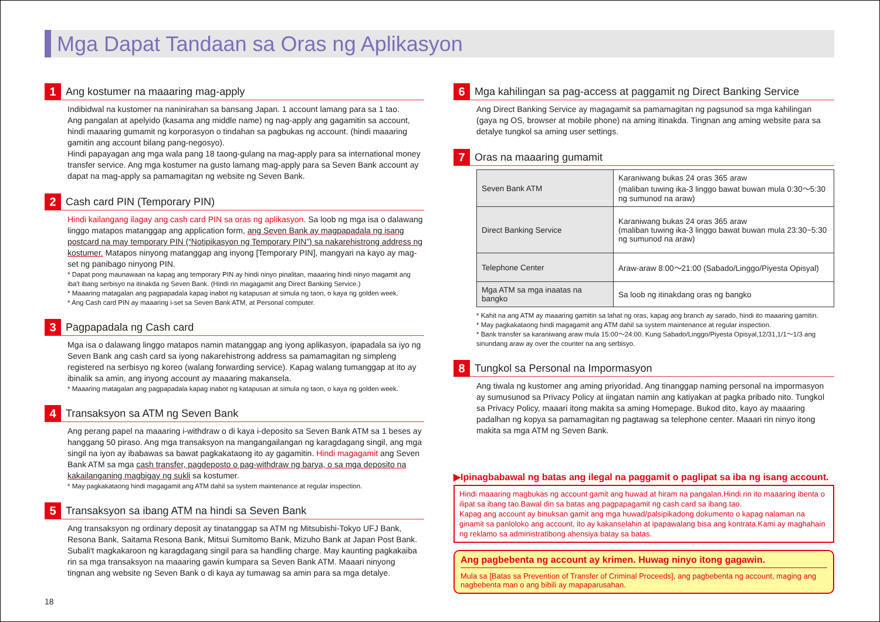Mga Dapat Tandaan sa Oras ng Aplikasyon
1
Ang kostumer na maaaring mag-apply
Indibidwal na kustomer na naninirahan sa bansang Japan. 1 account lamang para sa 1 tao.
Ang pangalan at apelyido (kasama ang middle name) ng nag-apply ang gagamitin sa account, hindi maaaring gumamit ng korporasyon o tindahan sa pagbukas ng account. (hindi maaaring gamitin ang account bilang pang-negosyo).
Hindi papayagan ang mga wala pang 18 taong-gulang na mag-apply para sa international money transfer service. Ang mga kostumer na gusto lamang mag-apply para sa Seven Bank account ay dapat na mag-apply sa pamamagitan ng website ng Seven Bank.
2
Cash card PIN (Temporary PIN)
Hindi kailangang ilagay ang cash card PIN sa oras ng aplikasyon. Sa loob ng mga isa o dalawang linggo matapos matanggap ang application form, ang Seven Bank ay magpapadala ng isang postcard na may temporary PIN (“Notipikasyon ng Temporary PIN”) sa nakarehistrong address ng kostumer. Matapos ninyong matanggap ang inyong [Temporary PIN], mangyari na kayo ay mag-set ng panibago ninyong PIN.
* Dapat pong maunawaan na kapag ang temporary PIN ay hindi ninyo pinalitan, maaaring hindi ninyo magamit ang iba't ibang serbisyo na itinakda ng Seven Bank. (Hindi rin magagamit ang Direct Banking Service.)
* Maaaring matagalan ang pagpapadala kapag inabot ng katapusan at simula ng taon, o kaya ng golden week.
* Ang Cash card PIN ay maaaring i-set sa Seven Bank ATM, at Personal computer.
3
Pagpapadala ng Cash card
Mga isa o dalawang linggo matapos namin matanggap ang iyong aplikasyon, ipapadala sa iyo ng Seven Bank ang cash card sa iyong nakarehistrong address sa pamamagitan ng simpleng registered na serbisyo ng koreo (walang forwarding service). Kapag walang tumanggap at ito ay ibinalik sa amin, ang inyong account ay maaaring makansela.
* Maaaring matagalan ang pagpapadala kapag inabot ng katapusan at simula ng taon, o kaya ng golden week.
4
Transaksyon sa ATM ng Seven Bank
Ang perang papel na maaaring i-withdraw o di kaya i-deposito sa Seven Bank ATM sa 1 beses ay hanggang 50 piraso. Ang mga transaksyon na mangangailangan ng karagdagang singil, ang mga singil na iyon ay ibabawas sa bawat pagkakataong ito ay gagamitin. Hindi magagamit ang Seven Bank ATM sa mga cash transfer, pagdeposto o pag-withdraw ng barya, o sa mga deposito na kakailanganing magbigay ng sukli sa kostumer.
* May pagkakataong hindi magagamit ang ATM dahil sa system maintenance at regular inspection.
5
Transaksyon sa ibang ATM na hindi sa Seven Bank
Ang transaksyon ng ordinary deposit ay tinatanggap sa ATM ng Mitsubishi-Tokyo UFJ Bank, Resona Bank, Saitama Resona Bank, Mitsui Sumitomo Bank, Mizuho Bank at Japan Post Bank. Subali't magkakaroon ng karagdagang singil para sa handling charge. May kaunting pagkakaiba rin sa mga transaksyon na maaaring gawin kumpara sa Seven Bank ATM. Maaari ninyong tingnan ang website ng Seven Bank o di kaya ay tumawag sa amin para sa mga detalye.
6
Mga kahilingan sa pag-access at paggamit ng Direct Banking Service
Ang Direct Banking Service ay magagamit sa pamamagitan ng pagsunod sa mga kahilingan (gaya ng OS, browser at mobile phone) na aming itinakda. Tingnan ang aming website para sa detalye tungkol sa aming user settings.
7
Oras na maaaring gumamit
| Seven Bank ATM | Karaniwang bukas 24 oras 365 araw (maliban tuwing ika-3 linggo bawat buwan mula 0:30～5:30 ng sumunod na araw) |
| Direct Banking Service | Karaniwang bukas 24 oras 365 araw (maliban tuwing ika-3 linggo bawat buwan mula 23:30~5:30 ng sumunod na araw) |
| Telephone Center | Araw-araw 8:00～21:00 (Sabado/Linggo/Piyesta Opisyal) |
| Mga ATM sa mga inaatas na bangko | Sa loob ng itinakdang oras ng bangko |
* Kahit na ang ATM ay maaaring gamitin sa lahat ng oras, kapag ang branch ay sarado, hindi ito maaaring gamitin.
* May pagkakataong hindi magagamit ang ATM dahil sa system maintenance at regular inspection.
* Bank transfer sa karaniwang araw mula 15:00～24:00. Kung Sabado/Linggo/Piyesta Opisyal,12/31,1/1～1/3 ang sinundang araw ay over the counter na ang serbisyo.
8
Tungkol sa Personal na Impormasyon
Ang tiwala ng kustomer ang aming priyoridad. Ang tinanggap naming personal na impormasyon ay sumusunod sa Privacy Policy at iingatan namin ang katiyakan at pagka pribado nito. Tungkol sa Privacy Policy, maaari itong makita sa aming Homepage. Bukod dito, kayo ay maaaring padalhan ng kopya sa pamamagitan ng pagtawag sa telephone center. Maaari rin ninyo itong makita sa mga ATM ng Seven Bank.
▶Ipinagbabawal ng batas ang ilegal na paggamit o paglipat sa iba ng isang account.
Hindi maaaring magbukas ng account gamit ang huwad at hiram na pangalan.Hindi rin ito maaaring ibenta o ilipat sa ibang tao.Bawal din sa batas ang pagpapagamit ng cash card sa ibang tao.
Kapag ang account ay binuksan gamit ang mga huwad/palsipikadong dokumento o kapag nalaman na ginamit sa panloloko ang account, ito ay kakanselahin at ipapawalang bisa ang kontrata.Kami ay maghahain ng reklamo sa administratibong ahensiya batay sa batas.
Ang pagbebenta ng account ay krimen. Huwag ninyo itong gagawin.
Mula sa [Batas sa Prevention of Transfer of Criminal Proceeds], ang pagbebenta ng account, maging ang nagbebenta man o ang bibili ay mapaparusahan.
18